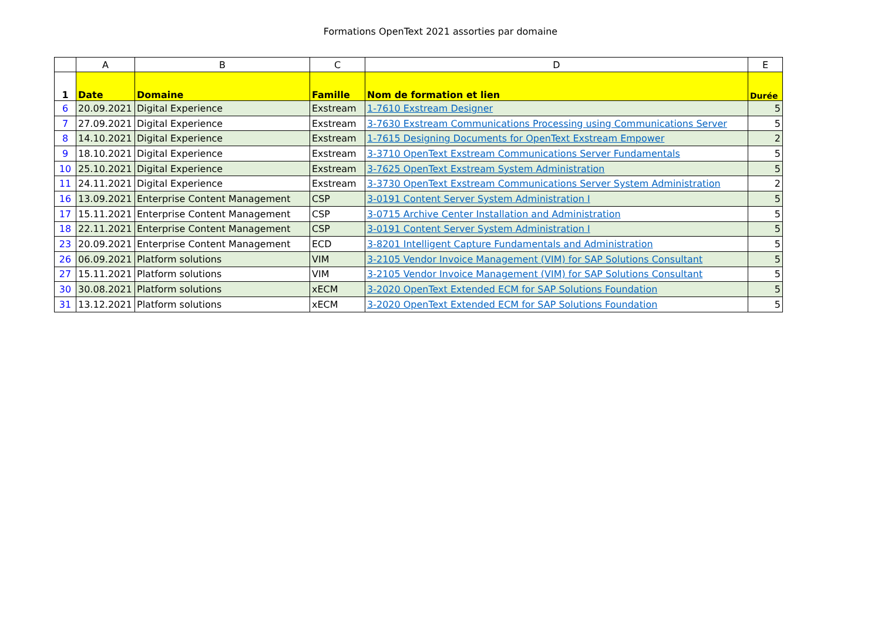Formations OpenText 2021 assorties par domaine
| | A | B | C | D | E |
| --- | --- | --- | --- | --- | --- |
| 1 | Date | Domaine | Famille | Nom de formation et lien | Durée |
| 6 | 20.09.2021 | Digital Experience | Exstream | 1-7610 Exstream Designer | 5 |
| 7 | 27.09.2021 | Digital Experience | Exstream | 3-7630 Exstream Communications Processing using Communications Server | 5 |
| 8 | 14.10.2021 | Digital Experience | Exstream | 1-7615 Designing Documents for OpenText Exstream Empower | 2 |
| 9 | 18.10.2021 | Digital Experience | Exstream | 3-3710 OpenText Exstream Communications Server Fundamentals | 5 |
| 10 | 25.10.2021 | Digital Experience | Exstream | 3-7625 OpenText Exstream System Administration | 5 |
| 11 | 24.11.2021 | Digital Experience | Exstream | 3-3730 OpenText Exstream Communications Server System Administration | 2 |
| 16 | 13.09.2021 | Enterprise Content Management | CSP | 3-0191 Content Server System Administration I | 5 |
| 17 | 15.11.2021 | Enterprise Content Management | CSP | 3-0715 Archive Center Installation and Administration | 5 |
| 18 | 22.11.2021 | Enterprise Content Management | CSP | 3-0191 Content Server System Administration I | 5 |
| 23 | 20.09.2021 | Enterprise Content Management | ECD | 3-8201 Intelligent Capture Fundamentals and Administration | 5 |
| 26 | 06.09.2021 | Platform solutions | VIM | 3-2105 Vendor Invoice Management (VIM) for SAP Solutions Consultant | 5 |
| 27 | 15.11.2021 | Platform solutions | VIM | 3-2105 Vendor Invoice Management (VIM) for SAP Solutions Consultant | 5 |
| 30 | 30.08.2021 | Platform solutions | xECM | 3-2020 OpenText Extended ECM for SAP Solutions Foundation | 5 |
| 31 | 13.12.2021 | Platform solutions | xECM | 3-2020 OpenText Extended ECM for SAP Solutions Foundation | 5 |